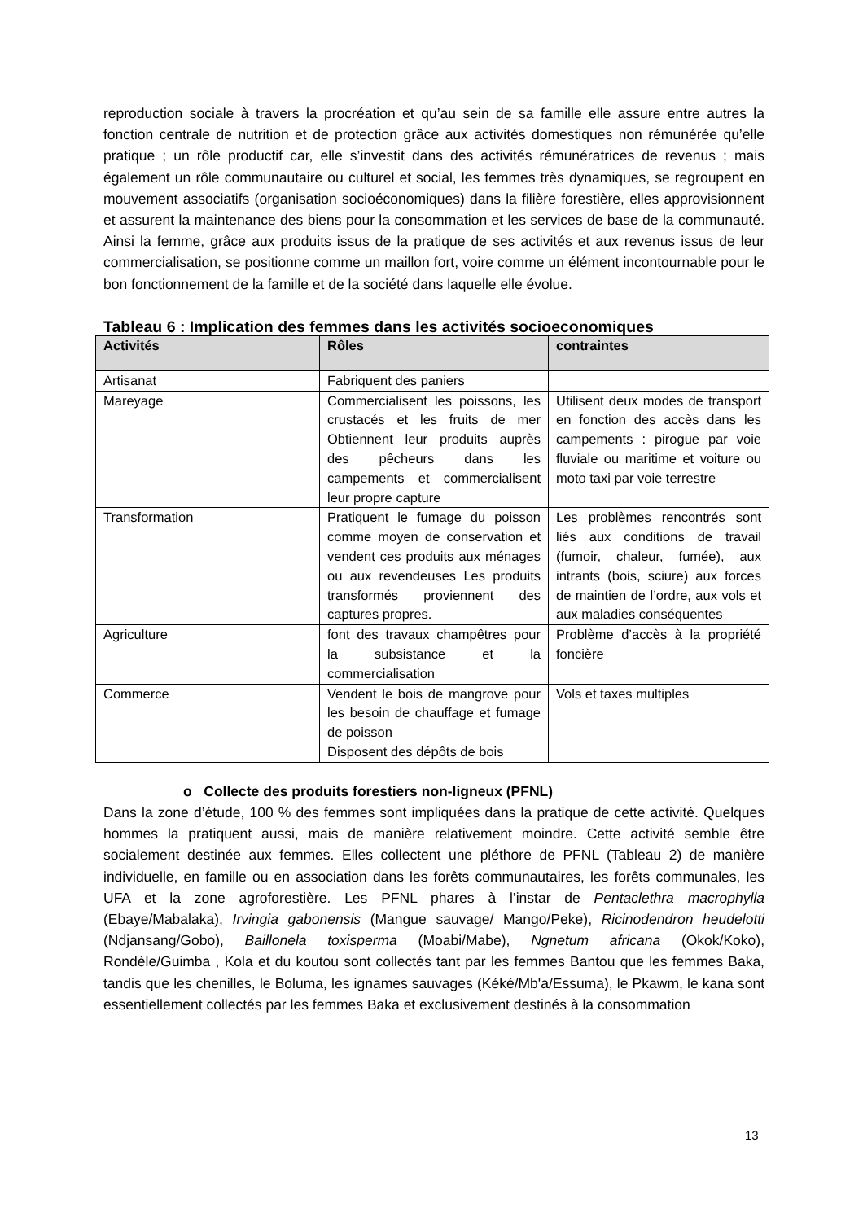reproduction sociale à travers la procréation et qu’au sein de sa famille elle assure entre autres la fonction centrale de nutrition et de protection grâce aux activités domestiques non rémunérée qu’elle pratique ; un rôle productif car, elle s’investit dans des activités rémunératrices de revenus ; mais également un rôle communautaire ou culturel et social, les femmes très dynamiques, se regroupent en mouvement associatifs (organisation socioéconomiques) dans la filière forestière, elles approvisionnent et assurent la maintenance des biens pour la consommation et les services de base de la communauté. Ainsi la femme, grâce aux produits issus de la pratique de ses activités et aux revenus issus de leur commercialisation, se positionne comme un maillon fort, voire comme un élément incontournable pour le bon fonctionnement de la famille et de la société dans laquelle elle évolue.
Tableau 6 : Implication des femmes dans les activités socioeconomiques
| Activités | Rôles | contraintes |
| --- | --- | --- |
| Artisanat | Fabriquent des paniers | |
| Mareyage | Commercialisent les poissons, les crustacés et les fruits de mer Obtiennent leur produits auprès des pêcheurs dans les campements et commercialisent leur propre capture | Utilisent deux modes de transport en fonction des accès dans les campements : pirogue par voie fluviale ou maritime et voiture ou moto taxi par voie terrestre |
| Transformation | Pratiquent le fumage du poisson comme moyen de conservation et vendent ces produits aux ménages ou aux revendeuses Les produits transformés proviennent des captures propres. | Les problèmes rencontrés sont liés aux conditions de travail (fumoir, chaleur, fumée), aux intrants (bois, sciure) aux forces de maintien de l’ordre, aux vols et aux maladies conséquentes |
| Agriculture | font des travaux champêtres pour la subsistance et la commercialisation | Problème d’accès à la propriété foncière |
| Commerce | Vendent le bois de mangrove pour les besoin de chauffage et fumage de poisson Disposent des dépôts de bois | Vols et taxes multiples |
o Collecte des produits forestiers non-ligneux (PFNL)
Dans la zone d’étude, 100 % des femmes sont impliquées dans la pratique de cette activité. Quelques hommes la pratiquent aussi, mais de manière relativement moindre. Cette activité semble être socialement destinée aux femmes. Elles collectent une pléthore de PFNL (Tableau 2) de manière individuelle, en famille ou en association dans les forêts communautaires, les forêts communales, les UFA et la zone agroforestière. Les PFNL phares à l’instar de Pentaclethra macrophylla (Ebaye/Mabalaka), Irvingia gabonensis (Mangue sauvage/ Mango/Peke), Ricinodendron heudelotti (Ndjansang/Gobo), Baillonela toxisperma (Moabi/Mabe), Ngnetum africana (Okok/Koko), Rondèle/Guimba , Kola et du koutou sont collectés tant par les femmes Bantou que les femmes Baka, tandis que les chenilles, le Boluma, les ignames sauvages (Kéké/Mb'a/Essuma), le Pkawm, le kana sont essentiellement collectés par les femmes Baka et exclusivement destinés à la consommation
13